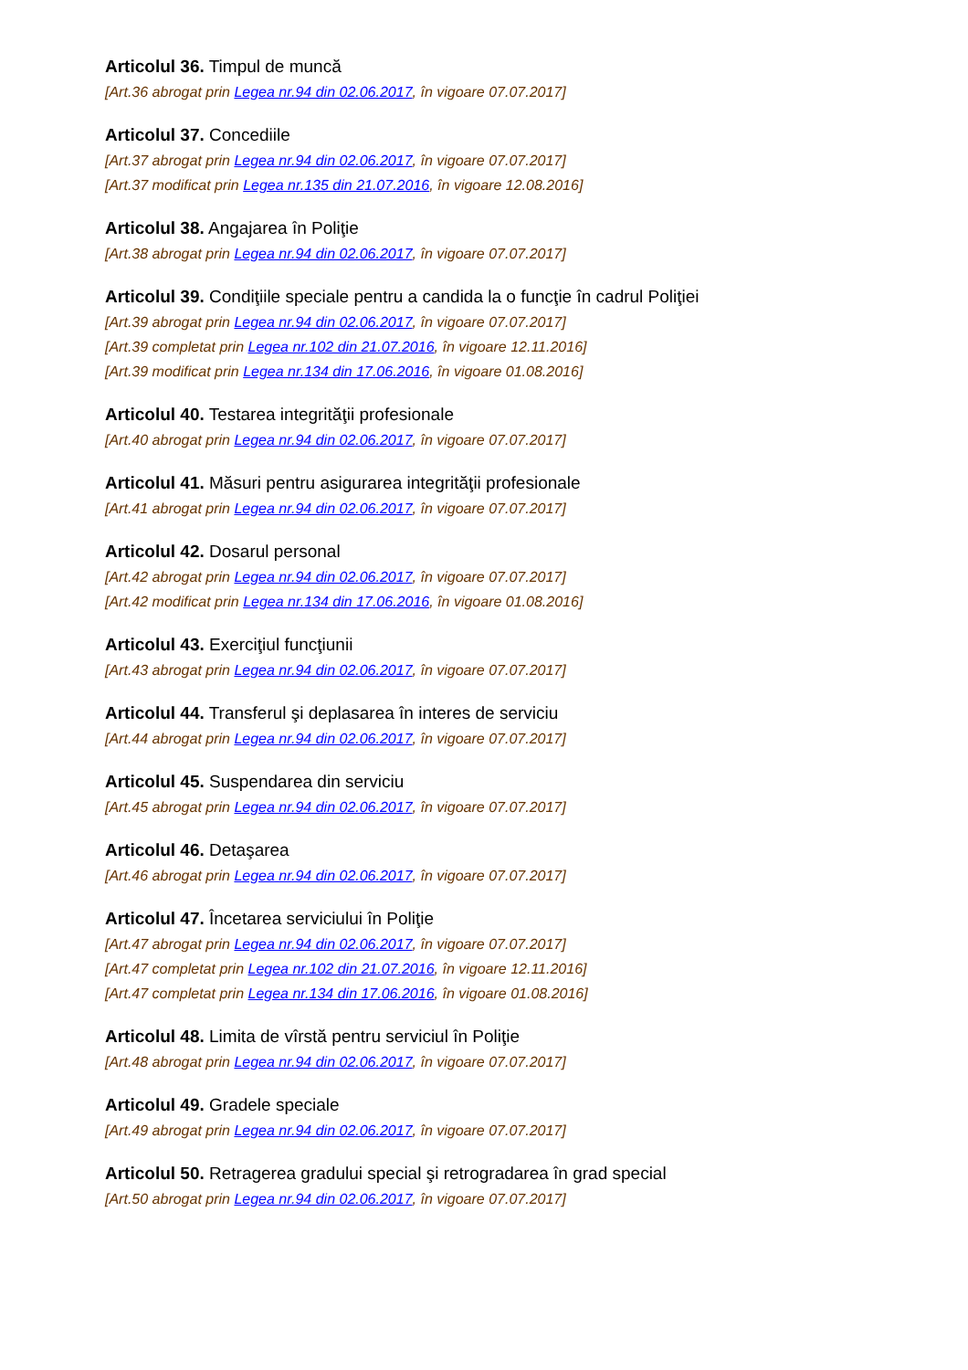Articolul 36. Timpul de muncă
[Art.36 abrogat prin Legea nr.94 din 02.06.2017, în vigoare 07.07.2017]
Articolul 37. Concediile
[Art.37 abrogat prin Legea nr.94 din 02.06.2017, în vigoare 07.07.2017]
[Art.37 modificat prin Legea nr.135 din 21.07.2016, în vigoare 12.08.2016]
Articolul 38. Angajarea în Poliţie
[Art.38 abrogat prin Legea nr.94 din 02.06.2017, în vigoare 07.07.2017]
Articolul 39. Condiţiile speciale pentru a candida la o funcţie în cadrul Poliţiei
[Art.39 abrogat prin Legea nr.94 din 02.06.2017, în vigoare 07.07.2017]
[Art.39 completat prin Legea nr.102 din 21.07.2016, în vigoare 12.11.2016]
[Art.39 modificat prin Legea nr.134 din 17.06.2016, în vigoare 01.08.2016]
Articolul 40. Testarea integrităţii profesionale
[Art.40 abrogat prin Legea nr.94 din 02.06.2017, în vigoare 07.07.2017]
Articolul 41. Măsuri pentru asigurarea integrităţii profesionale
[Art.41 abrogat prin Legea nr.94 din 02.06.2017, în vigoare 07.07.2017]
Articolul 42. Dosarul personal
[Art.42 abrogat prin Legea nr.94 din 02.06.2017, în vigoare 07.07.2017]
[Art.42 modificat prin Legea nr.134 din 17.06.2016, în vigoare 01.08.2016]
Articolul 43. Exerciţiul funcţiunii
[Art.43 abrogat prin Legea nr.94 din 02.06.2017, în vigoare 07.07.2017]
Articolul 44. Transferul şi deplasarea în interes de serviciu
[Art.44 abrogat prin Legea nr.94 din 02.06.2017, în vigoare 07.07.2017]
Articolul 45. Suspendarea din serviciu
[Art.45 abrogat prin Legea nr.94 din 02.06.2017, în vigoare 07.07.2017]
Articolul 46. Detaşarea
[Art.46 abrogat prin Legea nr.94 din 02.06.2017, în vigoare 07.07.2017]
Articolul 47. Încetarea serviciului în Poliţie
[Art.47 abrogat prin Legea nr.94 din 02.06.2017, în vigoare 07.07.2017]
[Art.47 completat prin Legea nr.102 din 21.07.2016, în vigoare 12.11.2016]
[Art.47 completat prin Legea nr.134 din 17.06.2016, în vigoare 01.08.2016]
Articolul 48. Limita de vîrstă pentru serviciul în Poliţie
[Art.48 abrogat prin Legea nr.94 din 02.06.2017, în vigoare 07.07.2017]
Articolul 49. Gradele speciale
[Art.49 abrogat prin Legea nr.94 din 02.06.2017, în vigoare 07.07.2017]
Articolul 50. Retragerea gradului special şi retrogradarea în grad special
[Art.50 abrogat prin Legea nr.94 din 02.06.2017, în vigoare 07.07.2017]